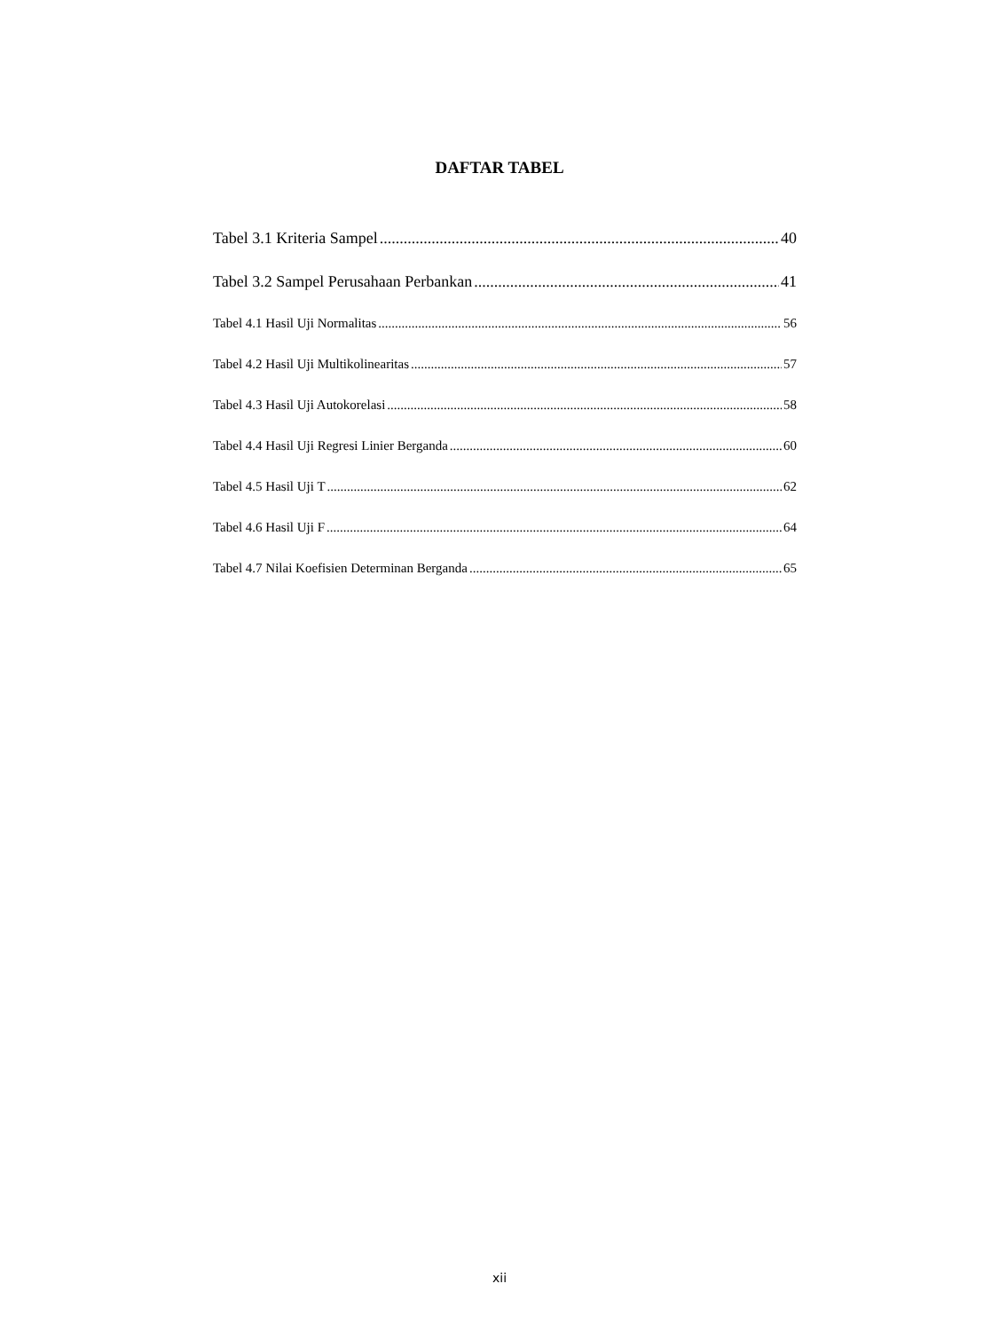DAFTAR TABEL
Tabel 3.1 Kriteria Sampel 40
Tabel 3.2 Sampel Perusahaan Perbankan 41
Tabel 4.1 Hasil Uji Normalitas 56
Tabel 4.2 Hasil Uji Multikolinearitas 57
Tabel 4.3 Hasil Uji Autokorelasi 58
Tabel 4.4 Hasil Uji Regresi Linier Berganda 60
Tabel 4.5 Hasil Uji T 62
Tabel 4.6 Hasil Uji F 64
Tabel 4.7 Nilai Koefisien Determinan Berganda 65
xii